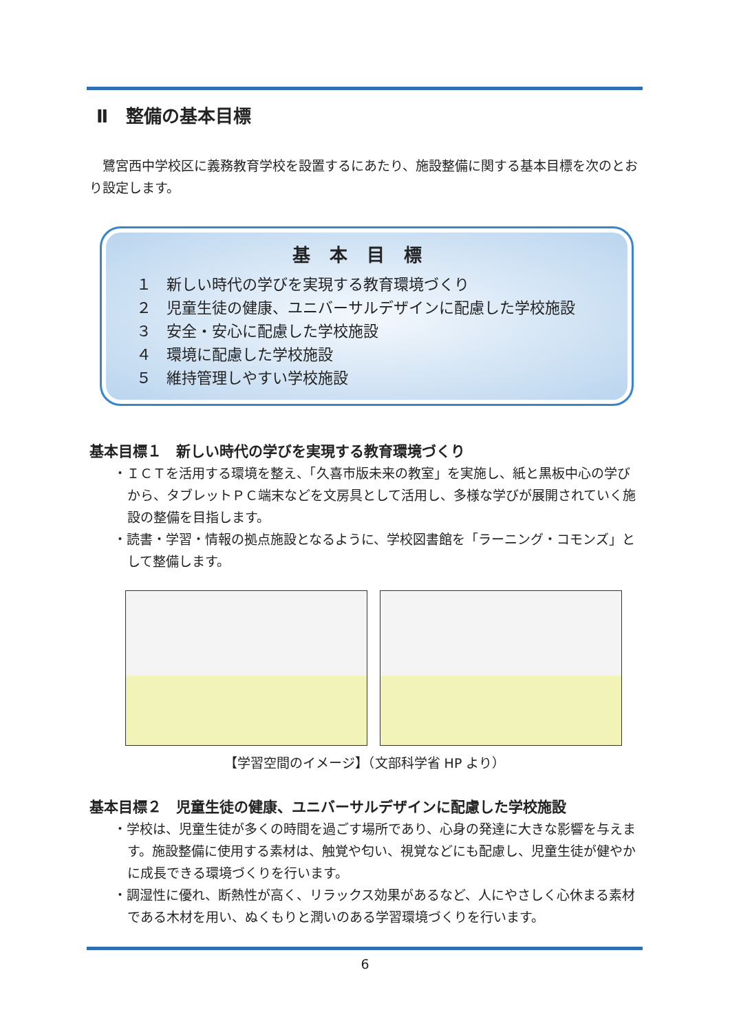Ⅱ　整備の基本目標
　鷺宮西中学校区に義務教育学校を設置するにあたり、施設整備に関する基本目標を次のとおり設定します。
基本目標
１　新しい時代の学びを実現する教育環境づくり
２　児童生徒の健康、ユニバーサルデザインに配慮した学校施設
３　安全・安心に配慮した学校施設
４　環境に配慮した学校施設
５　維持管理しやすい学校施設
基本目標１　新しい時代の学びを実現する教育環境づくり
・ＩＣＴを活用する環境を整え、「久喜市版未来の教室」を実施し、紙と黒板中心の学びから、タブレットＰＣ端末などを文房具として活用し、多様な学びが展開されていく施設の整備を目指します。
・読書・学習・情報の拠点施設となるように、学校図書館を「ラーニング・コモンズ」として整備します。
【学習空間のイメージ】（文部科学省 HP より）
基本目標２　児童生徒の健康、ユニバーサルデザインに配慮した学校施設
・学校は、児童生徒が多くの時間を過ごす場所であり、心身の発達に大きな影響を与えます。施設整備に使用する素材は、触覚や匂い、視覚などにも配慮し、児童生徒が健やかに成長できる環境づくりを行います。
・調湿性に優れ、断熱性が高く、リラックス効果があるなど、人にやさしく心休まる素材である木材を用い、ぬくもりと潤いのある学習環境づくりを行います。
6